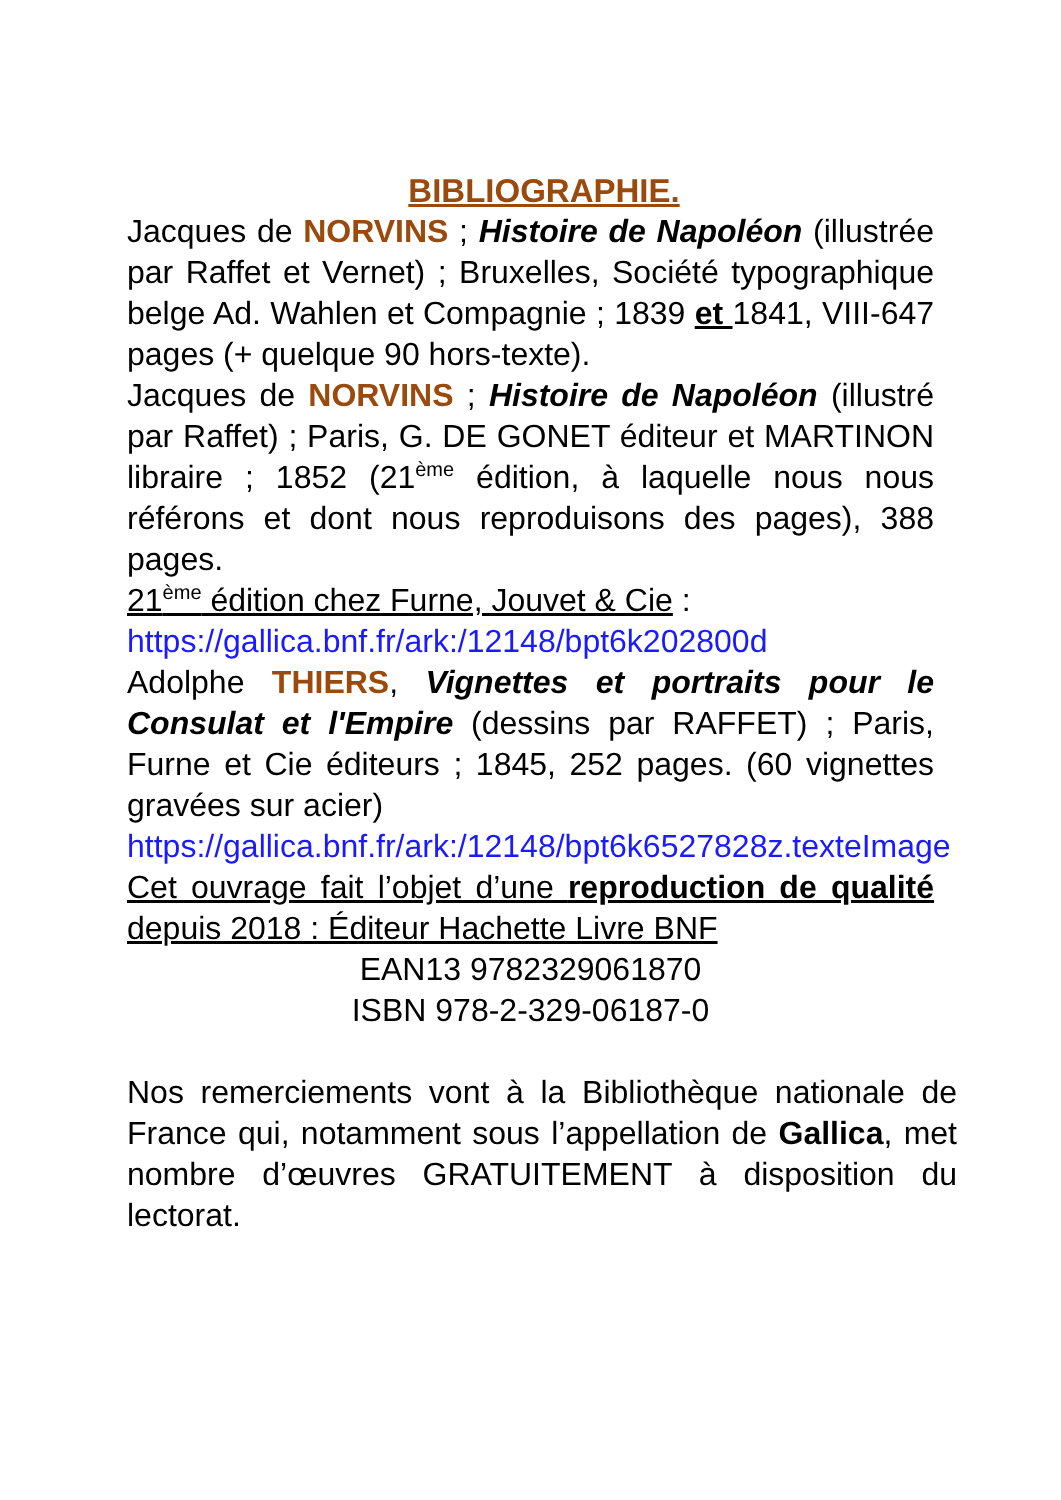BIBLIOGRAPHIE.
Jacques de NORVINS ; Histoire de Napoléon (illustrée par Raffet et Vernet) ; Bruxelles, Société typographique belge Ad. Wahlen et Compagnie ; 1839 et 1841, VIII-647 pages (+ quelque 90 hors-texte).
Jacques de NORVINS ; Histoire de Napoléon (illustré par Raffet) ; Paris, G. DE GONET éditeur et MARTINON libraire ; 1852 (21<sup>ème</sup> édition, à laquelle nous nous référons et dont nous reproduisons des pages), 388 pages.
21<sup>ème</sup> édition chez Furne, Jouvet & Cie :
https://gallica.bnf.fr/ark:/12148/bpt6k202800d
Adolphe THIERS, Vignettes et portraits pour le Consulat et l'Empire (dessins par RAFFET) ; Paris, Furne et Cie éditeurs ; 1845, 252 pages. (60 vignettes gravées sur acier)
https://gallica.bnf.fr/ark:/12148/bpt6k6527828z.texteImage
Cet ouvrage fait l’objet d’une reproduction de qualité depuis 2018 : Éditeur Hachette Livre BNF
EAN13 9782329061870
ISBN 978-2-329-06187-0
Nos remerciements vont à la Bibliothèque nationale de France qui, notamment sous l’appellation de Gallica, met nombre d’œuvres GRATUITEMENT à disposition du lectorat.